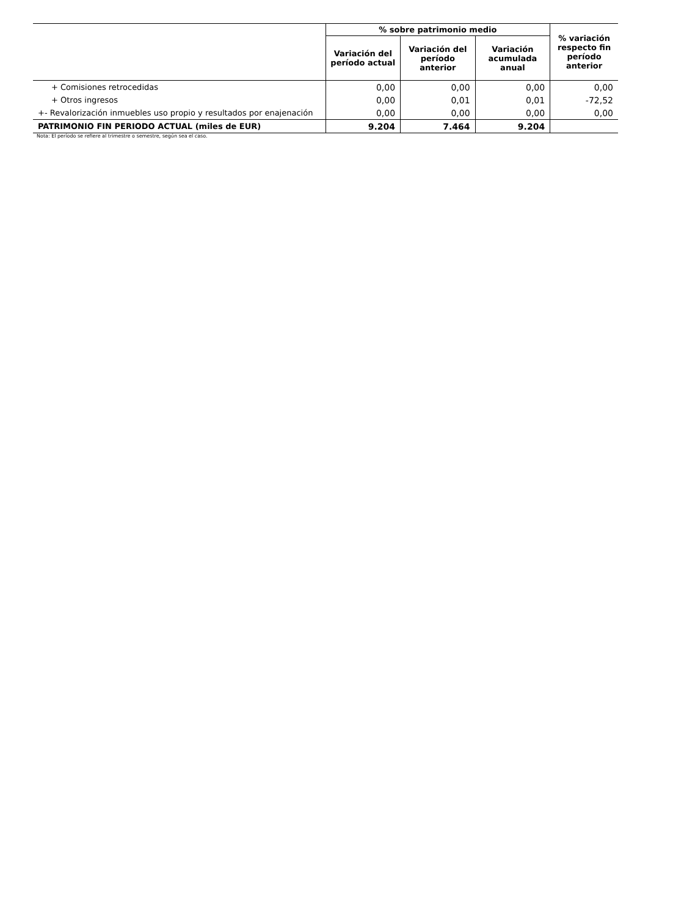| | % sobre patrimonio medio | | | % variación respecto fin período anterior |
| --- | --- | --- | --- | --- |
| | Variación del período actual | Variación del período anterior | Variación acumulada anual | |
| + Comisiones retrocedidas | 0,00 | 0,00 | 0,00 | 0,00 |
| + Otros ingresos | 0,00 | 0,01 | 0,01 | -72,52 |
| +- Revalorización inmuebles uso propio y resultados por enajenación | 0,00 | 0,00 | 0,00 | 0,00 |
| PATRIMONIO FIN PERIODO ACTUAL (miles de EUR) | 9.204 | 7.464 | 9.204 | |
Nota: El período se refiere al trimestre o semestre, según sea el caso.